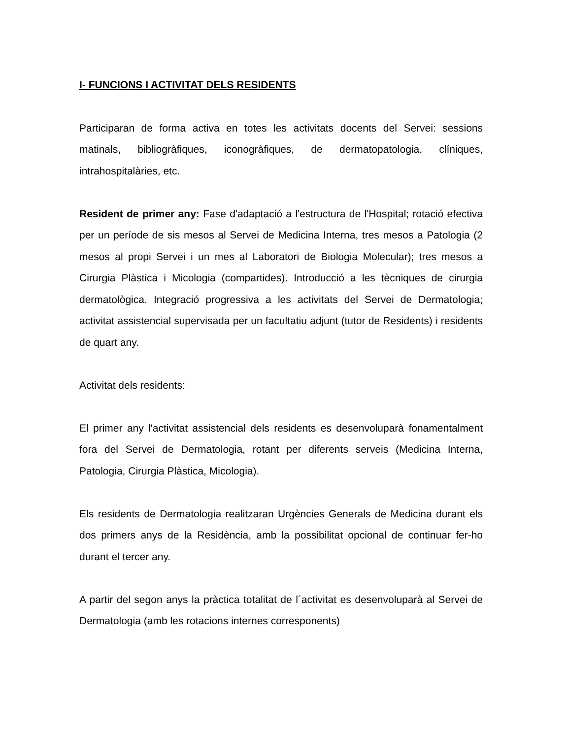I- FUNCIONS I ACTIVITAT DELS RESIDENTS
Participaran de forma activa en totes les activitats docents del Servei: sessions matinals, bibliogràfiques, iconogràfiques, de dermatopatologia, clíniques, intrahospitalàries, etc.
Resident de primer any: Fase d'adaptació a l'estructura de l'Hospital; rotació efectiva per un període de sis mesos al Servei de Medicina Interna, tres mesos a Patologia (2 mesos al propi Servei i un mes al Laboratori de Biologia Molecular); tres mesos a Cirurgia Plàstica i Micologia (compartides). Introducció a les tècniques de cirurgia dermatològica. Integració progressiva a les activitats del Servei de Dermatologia; activitat assistencial supervisada per un facultatiu adjunt (tutor de Residents) i residents de quart any.
Activitat dels residents:
El primer any l'activitat assistencial dels residents es desenvoluparà fonamentalment fora del Servei de Dermatologia, rotant per diferents serveis (Medicina Interna, Patologia, Cirurgia Plàstica, Micologia).
Els residents de Dermatologia realitzaran Urgències Generals de Medicina durant els dos primers anys de la Residència, amb la possibilitat opcional de continuar fer-ho durant el tercer any.
A partir del segon anys la pràctica totalitat de l´activitat es desenvoluparà al Servei de Dermatologia (amb les rotacions internes corresponents)